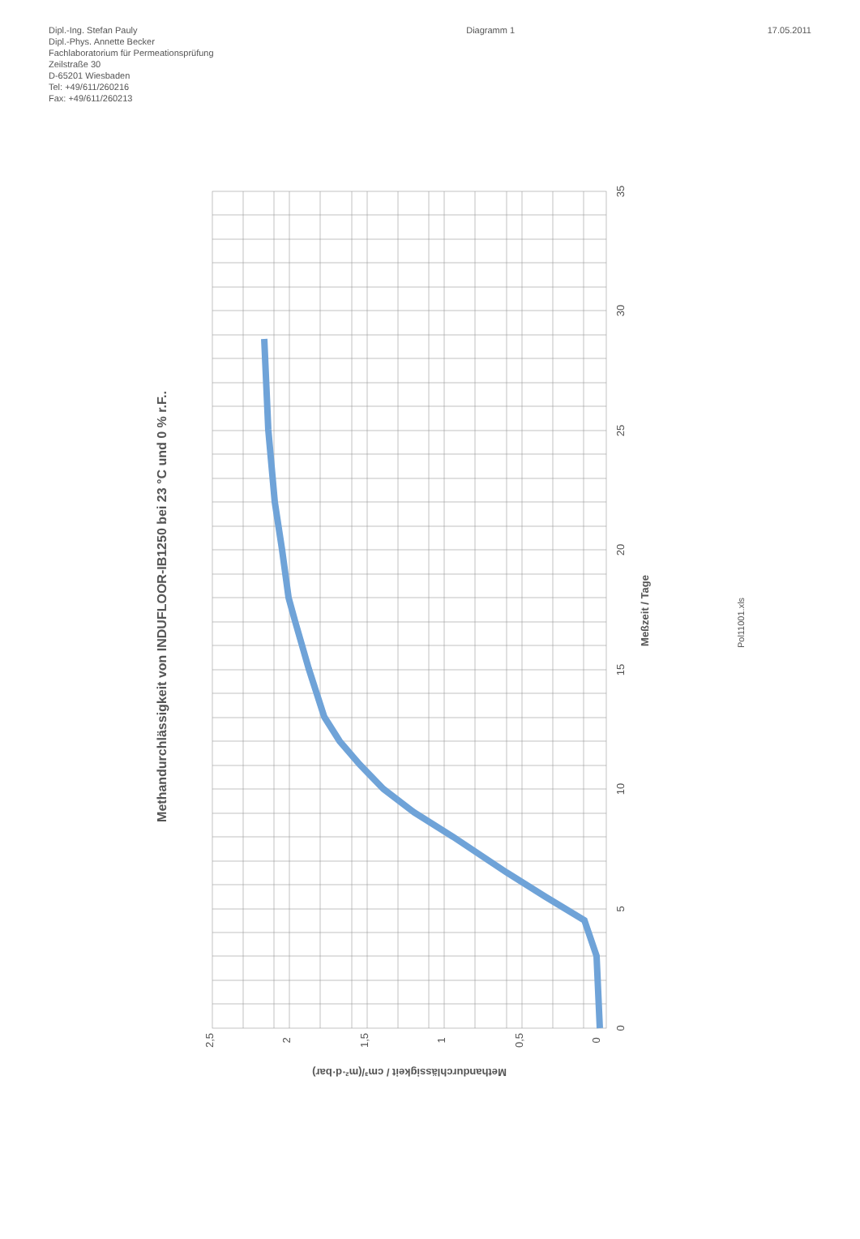Dipl.-Ing. Stefan Pauly
Dipl.-Phys. Annette Becker
Fachlaboratorium für Permeationsprüfung
Zeilstraße 30
D-65201 Wiesbaden
Tel: +49/611/260216
Fax: +49/611/260213
Diagramm 1 17.05.2011
Methandurchlässigkeit von INDUFLOOR-IB1250 bei 23 °C und 0 % r.F..
2,5
2
1,5
1
0,5
0
0
5
10
15
20
25
30
35
Meßzeit / Tage
Methandurchlässigkeit / cm³/(m²·d·bar)
Pol11001.xls